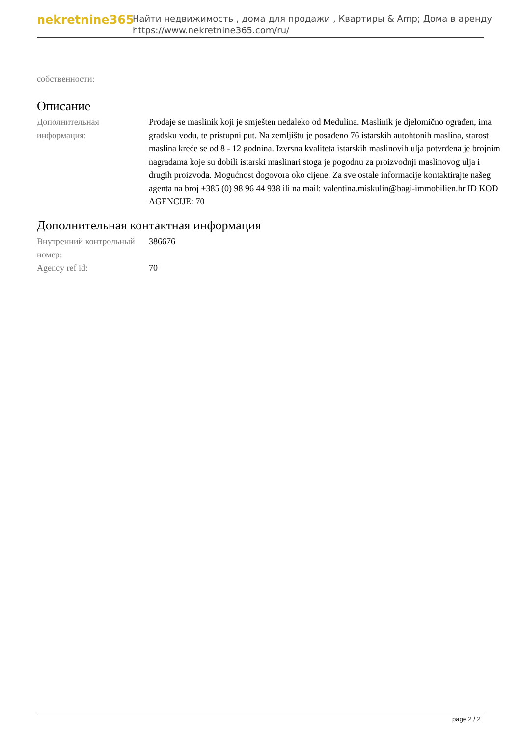nekretnine365
Найти недвижимость , дома для продажи , Квартиры & Amp; Дома в аренду
https://www.nekretnine365.com/ru/
собственности:
Описание
| Дополнительная информация: | Prodaje se maslinik koji je smješten nedaleko od Medulina. Maslinik je djelomično ograđen, ima gradsku vodu, te pristupni put. Na zemljištu je posađeno 76 istarskih autohtonih maslina, starost maslina kreće se od 8 - 12 godnina. Izvrsna kvaliteta istarskih maslinovih ulja potvrđena je brojnim nagradama koje su dobili istarski maslinari stoga je pogodnu za proizvodnji maslinovog ulja i drugih proizvoda. Mogućnost dogovora oko cijene. Za sve ostale informacije kontaktirajte našeg agenta na broj +385 (0) 98 96 44 938 ili na mail: valentina.miskulin@bagi-immobilien.hr ID KOD AGENCIJE: 70 |
Дополнительная контактная информация
| Внутренний контрольный номер: | 386676 |
| Agency ref id: | 70 |
page 2 / 2